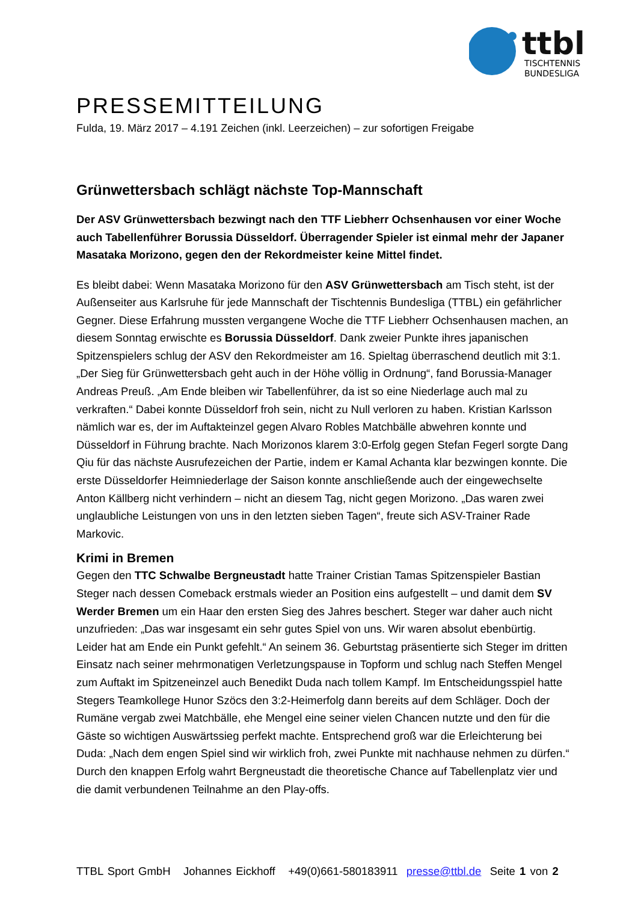ttbl
TISCHTENNIS
BUNDESLIGA
PRESSEMITTEILUNG
Fulda, 19. März 2017 – 4.191 Zeichen (inkl. Leerzeichen) – zur sofortigen Freigabe
Grünwettersbach schlägt nächste Top-Mannschaft
Der ASV Grünwettersbach bezwingt nach den TTF Liebherr Ochsenhausen vor einer Woche auch Tabellenführer Borussia Düsseldorf. Überragender Spieler ist einmal mehr der Japaner Masataka Morizono, gegen den der Rekordmeister keine Mittel findet.
Es bleibt dabei: Wenn Masataka Morizono für den ASV Grünwettersbach am Tisch steht, ist der Außenseiter aus Karlsruhe für jede Mannschaft der Tischtennis Bundesliga (TTBL) ein gefährlicher Gegner. Diese Erfahrung mussten vergangene Woche die TTF Liebherr Ochsenhausen machen, an diesem Sonntag erwischte es Borussia Düsseldorf. Dank zweier Punkte ihres japanischen Spitzenspielers schlug der ASV den Rekordmeister am 16. Spieltag überraschend deutlich mit 3:1. „Der Sieg für Grünwettersbach geht auch in der Höhe völlig in Ordnung“, fand Borussia-Manager Andreas Preuß. „Am Ende bleiben wir Tabellenführer, da ist so eine Niederlage auch mal zu verkraften.“ Dabei konnte Düsseldorf froh sein, nicht zu Null verloren zu haben. Kristian Karlsson nämlich war es, der im Auftakteinzel gegen Alvaro Robles Matchbälle abwehren konnte und Düsseldorf in Führung brachte. Nach Morizonos klarem 3:0-Erfolg gegen Stefan Fegerl sorgte Dang Qiu für das nächste Ausrufezeichen der Partie, indem er Kamal Achanta klar bezwingen konnte. Die erste Düsseldorfer Heimniederlage der Saison konnte anschließende auch der eingewechselte Anton Källberg nicht verhindern – nicht an diesem Tag, nicht gegen Morizono. „Das waren zwei unglaubliche Leistungen von uns in den letzten sieben Tagen“, freute sich ASV-Trainer Rade Markovic.
Krimi in Bremen
Gegen den TTC Schwalbe Bergneustadt hatte Trainer Cristian Tamas Spitzenspieler Bastian Steger nach dessen Comeback erstmals wieder an Position eins aufgestellt – und damit dem SV Werder Bremen um ein Haar den ersten Sieg des Jahres beschert. Steger war daher auch nicht unzufrieden: „Das war insgesamt ein sehr gutes Spiel von uns. Wir waren absolut ebenbürtig. Leider hat am Ende ein Punkt gefehlt.“ An seinem 36. Geburtstag präsentierte sich Steger im dritten Einsatz nach seiner mehrmonatigen Verletzungspause in Topform und schlug nach Steffen Mengel zum Auftakt im Spitzeneinzel auch Benedikt Duda nach tollem Kampf. Im Entscheidungsspiel hatte Stegers Teamkollege Hunor Szöcs den 3:2-Heimerfolg dann bereits auf dem Schläger. Doch der Rumäne vergab zwei Matchbälle, ehe Mengel eine seiner vielen Chancen nutzte und den für die Gäste so wichtigen Auswärtssieg perfekt machte. Entsprechend groß war die Erleichterung bei Duda: „Nach dem engen Spiel sind wir wirklich froh, zwei Punkte mit nachhause nehmen zu dürfen.“ Durch den knappen Erfolg wahrt Bergneustadt die theoretische Chance auf Tabellenplatz vier und die damit verbundenen Teilnahme an den Play-offs.
TTBL Sport GmbH Johannes Eickhoff +49(0)661-580183911 presse@ttbl.de Seite 1 von 2